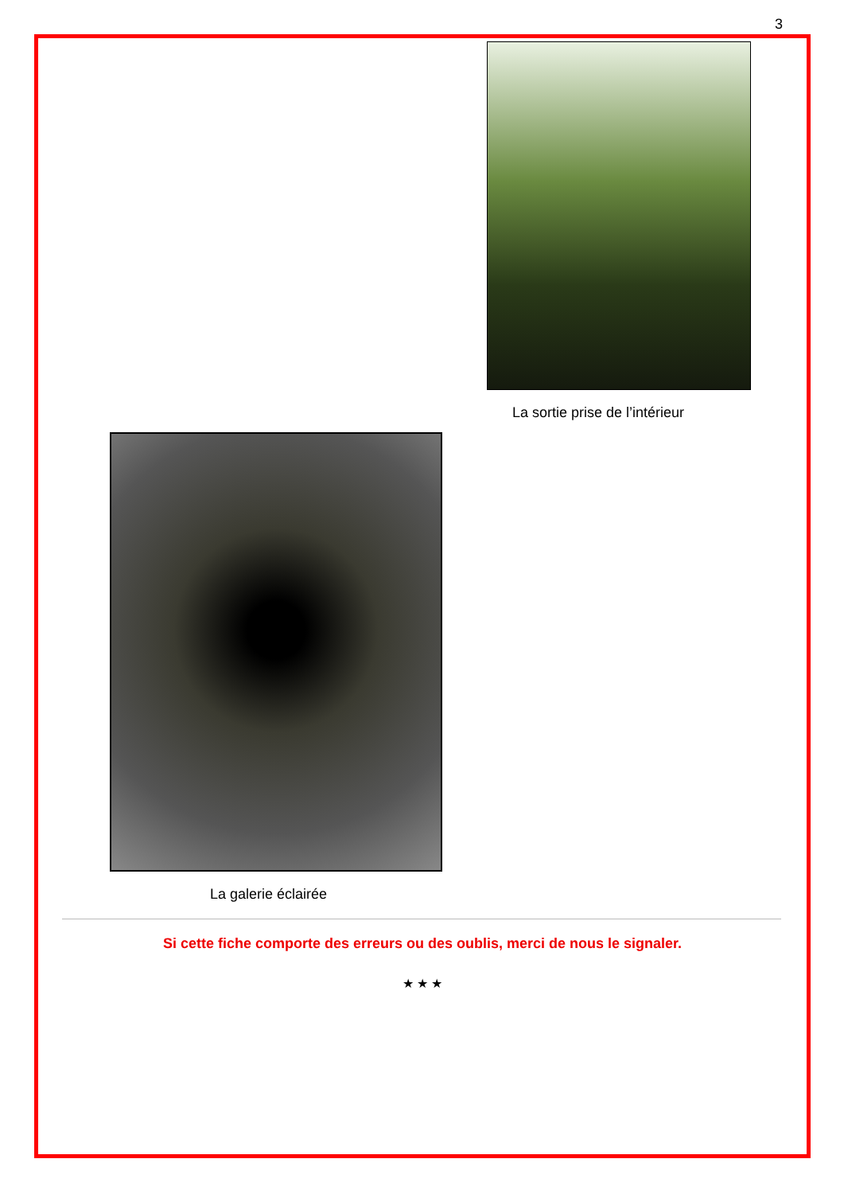3
La sortie prise de l’intérieur
La galerie éclairée
Si cette fiche comporte des erreurs ou des oublis, merci de nous le signaler.
★ ★ ★